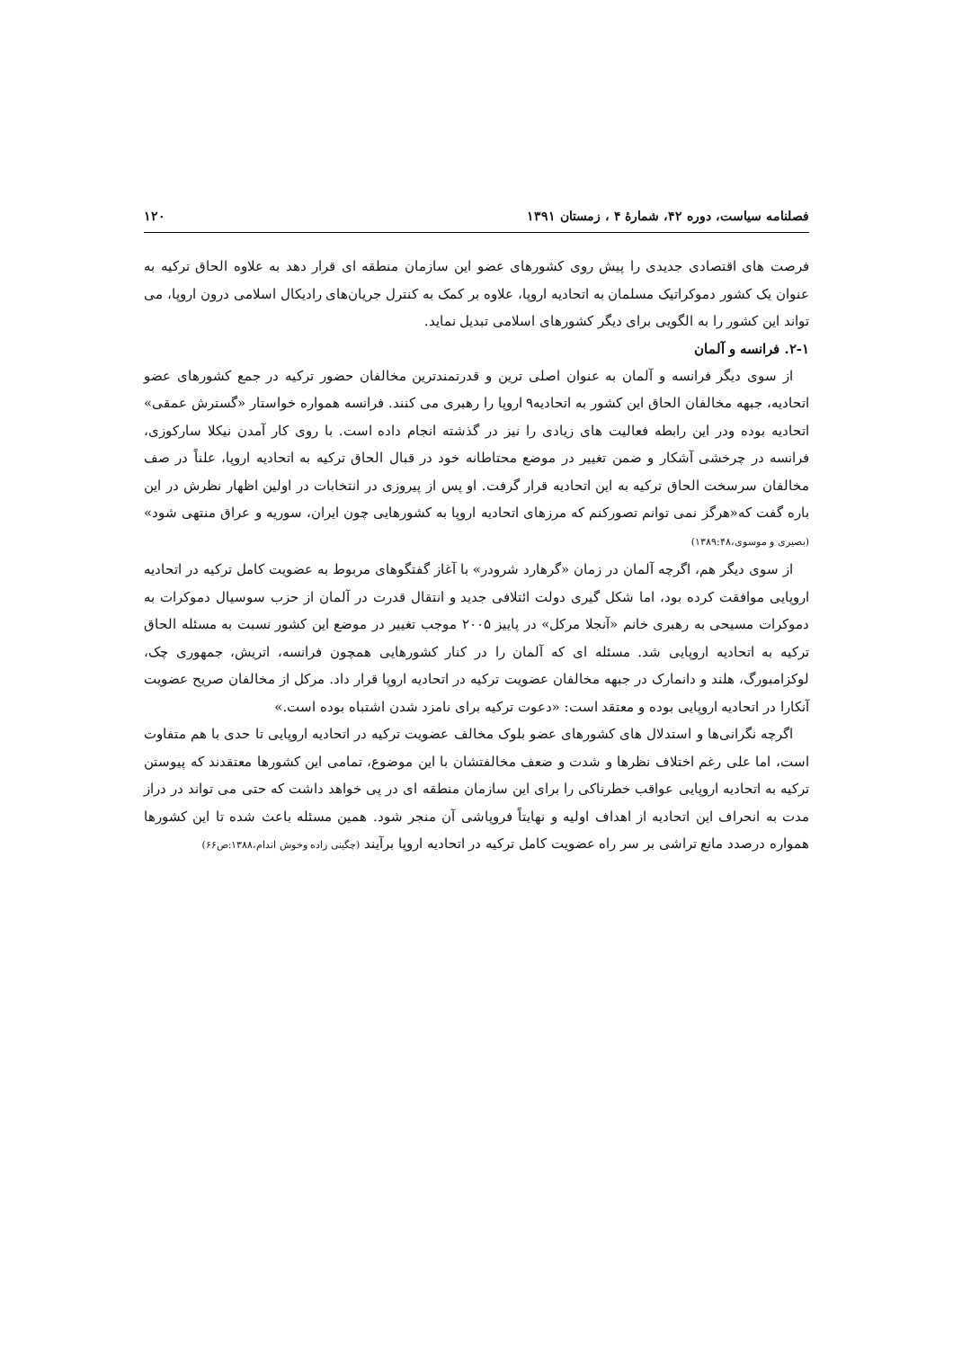فصلنامه سیاست، دوره ۴۲، شمارهٔ ۴ ، زمستان ۱۳۹۱ ۱۲۰
فرصت های اقتصادی جدیدی را پیش روی کشورهای عضو این سازمان منطقه ای قرار دهد به علاوه الحاق ترکیه به عنوان یک کشور دموکراتیک مسلمان به اتحادیه اروپا، علاوه بر کمک به کنترل جریان‌های رادیکال اسلامی درون اروپا، می تواند این کشور را به الگویی برای دیگر کشورهای اسلامی تبدیل نماید.
۲-۱. فرانسه و آلمان
از سوی دیگر فرانسه و آلمان به عنوان اصلی ترین و قدرتمندترین مخالفان حضور ترکیه در جمع کشورهای عضو اتحادیه، جبهه مخالفان الحاق این کشور به اتحادیه۹ اروپا را رهبری می کنند. فرانسه همواره خواستار «گسترش عمقی» اتحادیه بوده ودر این رابطه فعالیت های زیادی را نیز در گذشته انجام داده است. با روی کار آمدن نیکلا سارکوزی، فرانسه در چرخشی آشکار و ضمن تغییر در موضع محتاطانه خود در قبال الحاق ترکیه به اتحادیه اروپا، علناً در صف مخالفان سرسخت الحاق ترکیه به این اتحادیه قرار گرفت. او پس از پیروزی در انتخابات در اولین اظهار نظرش در این باره گفت که«هرگز نمی توانم تصورکنم که مرزهای اتحادیه اروپا به کشورهایی چون ایران، سوریه و عراق منتهی شود» (بصیری و موسوی،۱۳۸۹:۴۸)
از سوی دیگر هم، اگرچه آلمان در زمان «گرهارد شرودر» با آغاز گفتگوهای مربوط به عضویت کامل ترکیه در اتحادیه اروپایی موافقت کرده بود، اما شکل گیری دولت ائتلافی جدید و انتقال قدرت در آلمان از حزب سوسیال دموکرات به دموکرات مسیحی به رهبری خانم «آنجلا مرکل» در پاییز ۲۰۰۵ موجب تغییر در موضع این کشور نسبت به مسئله الحاق ترکیه به اتحادیه اروپایی شد. مسئله ای که آلمان را در کنار کشورهایی همچون فرانسه، اتریش، جمهوری چک، لوکزامبورگ، هلند و دانمارک در جبهه مخالفان عضویت ترکیه در اتحادیه اروپا قرار داد. مرکل از مخالفان صریح عضویت آنکارا در اتحادیه اروپایی بوده و معتقد است: «دعوت ترکیه برای نامزد شدن اشتباه بوده است.»
اگرچه نگرانی‌ها و استدلال های کشورهای عضو بلوک مخالف عضویت ترکیه در اتحادیه اروپایی تا حدی با هم متفاوت است، اما علی رغم اختلاف نظرها و شدت و ضعف مخالفتشان با این موضوع، تمامی این کشورها معتقدند که پیوستن ترکیه به اتحادیه اروپایی عواقب خطرناکی را برای این سازمان منطقه ای در پی خواهد داشت که حتی می تواند در دراز مدت به انحراف این اتحادیه از اهداف اولیه و نهایتاً فروپاشی آن منجر شود. همین مسئله باعث شده تا این کشورها همواره درصدد مانع تراشی بر سر راه عضویت کامل ترکیه در اتحادیه اروپا برآیند (چگینی زاده وخوش اندام،۱۳۸۸:ص۶۶)